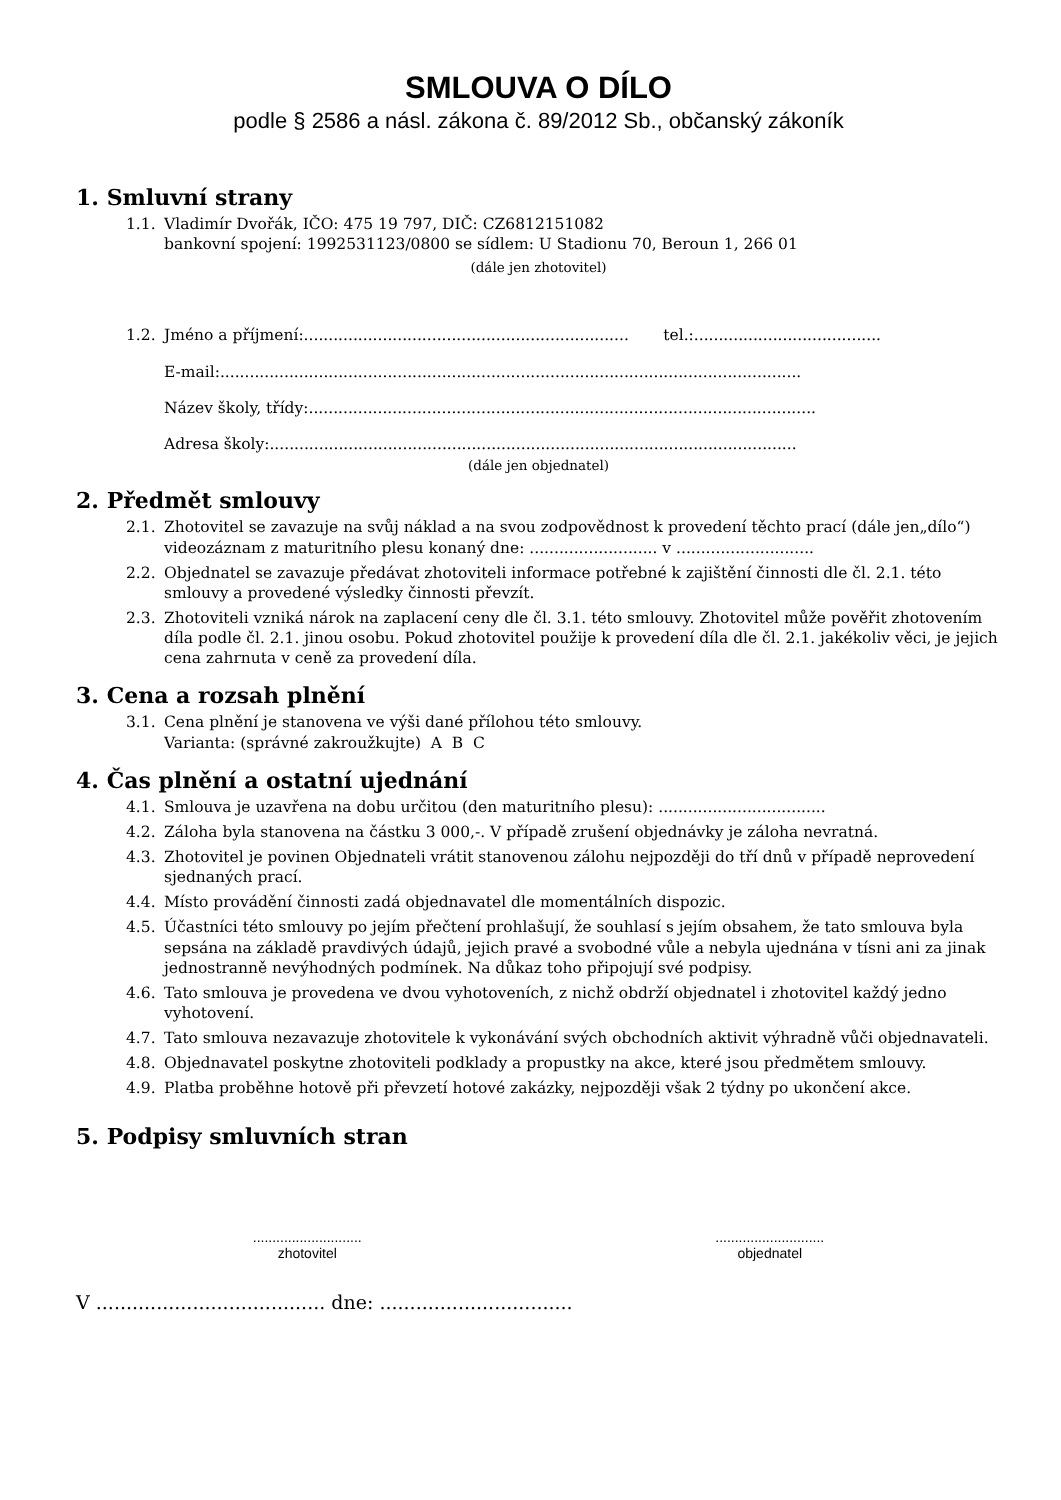SMLOUVA O DÍLO
podle § 2586 a násl. zákona č. 89/2012 Sb., občanský zákoník
1. Smluvní strany
1.1. Vladimír Dvořák, IČO: 475 19 797, DIČ: CZ6812151082
bankovní spojení: 1992531123/0800 se sídlem: U Stadionu 70, Beroun 1, 266 01
(dále jen zhotovitel)
1.2. Jméno a příjmení:.................................................................. tel.:......................................
E-mail:......................................................................................................................
Název školy, třídy:.......................................................................................................
Adresa školy:...........................................................................................................
(dále jen objednatel)
2. Předmět smlouvy
2.1. Zhotovitel se zavazuje na svůj náklad a na svou zodpovědnost k provedení těchto prací (dále jen„dílo“) videozáznam z maturitního plesu konaný dne: .......................... v ............................
2.2. Objednatel se zavazuje předávat zhotoviteli informace potřebné k zajištění činnosti dle čl. 2.1. této smlouvy a provedené výsledky činnosti převzít.
2.3. Zhotoviteli vzniká nárok na zaplacení ceny dle čl. 3.1. této smlouvy. Zhotovitel může pověřit zhotovením díla podle čl. 2.1. jinou osobu. Pokud zhotovitel použije k provedení díla dle čl. 2.1. jakékoliv věci, je jejich cena zahrnuta v ceně za provedení díla.
3. Cena a rozsah plnění
3.1. Cena plnění je stanovena ve výši dané přílohou této smlouvy.
Varianta: (správné zakroužkujte) A B C
4. Čas plnění a ostatní ujednání
4.1. Smlouva je uzavřena na dobu určitou (den maturitního plesu): ..................................
4.2. Záloha byla stanovena na částku 3 000,-. V případě zrušení objednávky je záloha nevratná.
4.3. Zhotovitel je povinen Objednateli vrátit stanovenou zálohu nejpozději do tří dnů v případě neprovedení sjednaných prací.
4.4. Místo provádění činnosti zadá objednavatel dle momentálních dispozic.
4.5. Účastníci této smlouvy po jejím přečtení prohlašují, že souhlasí s jejím obsahem, že tato smlouva byla sepsána na základě pravdivých údajů, jejich pravé a svobodné vůle a nebyla ujednána v tísni ani za jinak jednostranně nevýhodných podmínek. Na důkaz toho připojují své podpisy.
4.6. Tato smlouva je provedena ve dvou vyhotoveních, z nichž obdrží objednatel i zhotovitel každý jedno vyhotovení.
4.7. Tato smlouva nezavazuje zhotovitele k vykonávání svých obchodních aktivit výhradně vůči objednavateli.
4.8. Objednavatel poskytne zhotoviteli podklady a propustky na akce, které jsou předmětem smlouvy.
4.9. Platba proběhne hotově při převzetí hotové zakázky, nejpozději však 2 týdny po ukončení akce.
5. Podpisy smluvních stran
............................
zhotovitel
............................
objednatel
V ...................................... dne: ................................